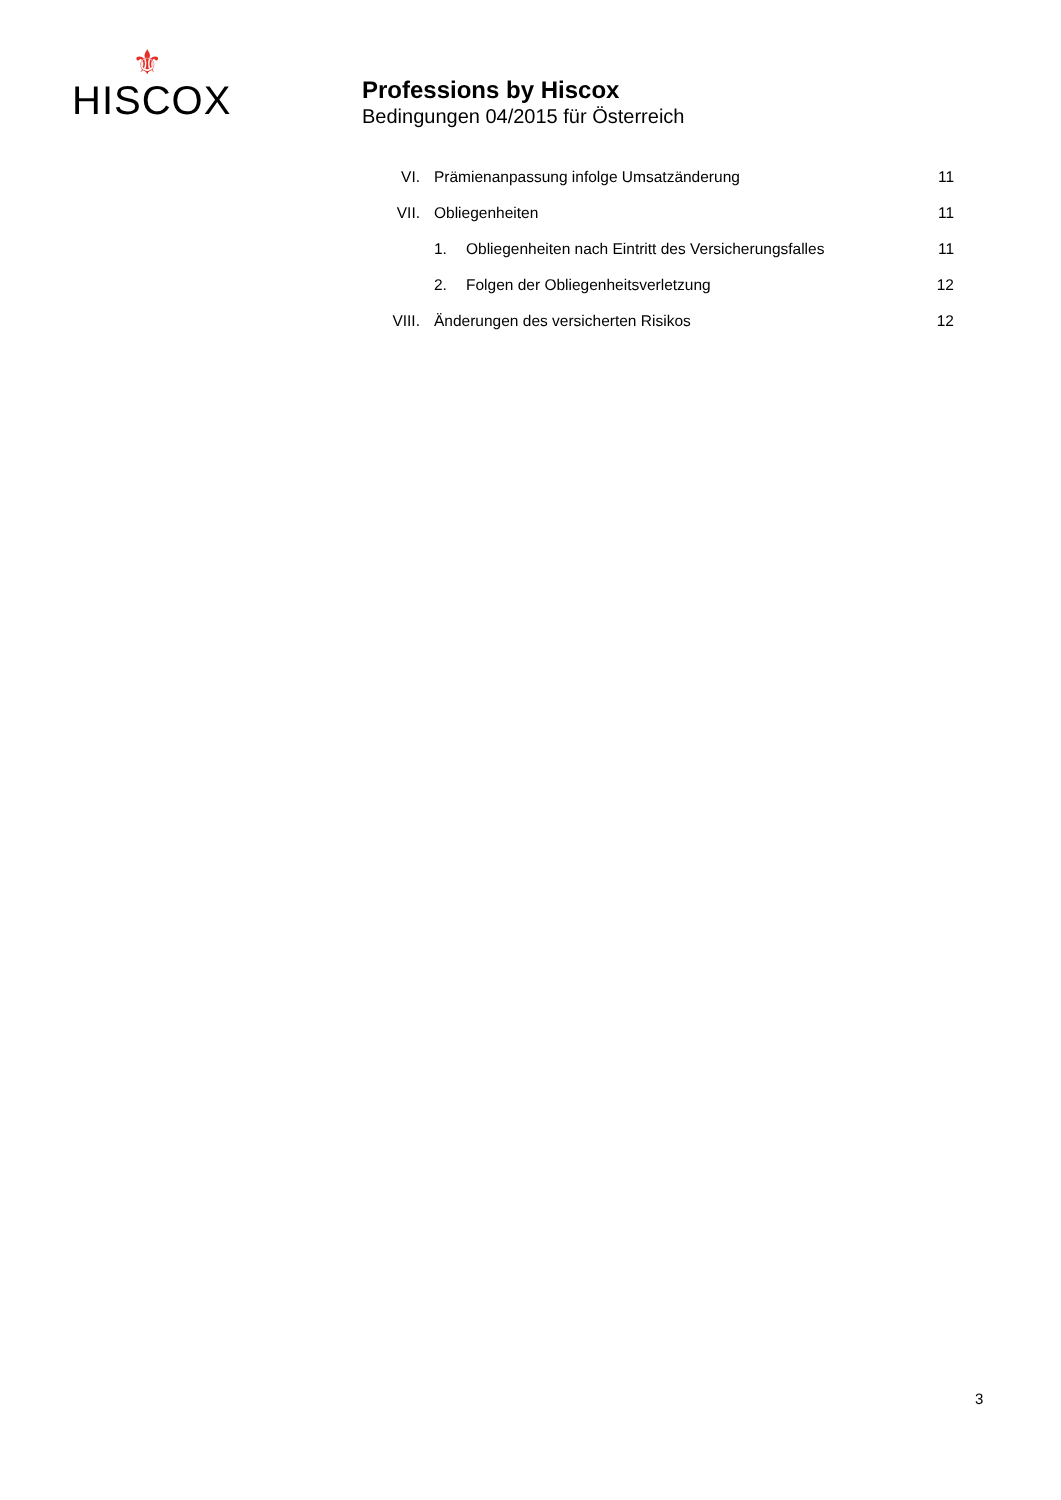⚜
HISCOX
Professions by Hiscox
Bedingungen 04/2015 für Österreich
| VI. | Prämienanpassung infolge Umsatzänderung | | 11 |
| VII. | Obliegenheiten | | 11 |
| | 1. | Obliegenheiten nach Eintritt des Versicherungsfalles | 11 |
| | 2. | Folgen der Obliegenheitsverletzung | 12 |
| VIII. | Änderungen des versicherten Risikos | | 12 |
3